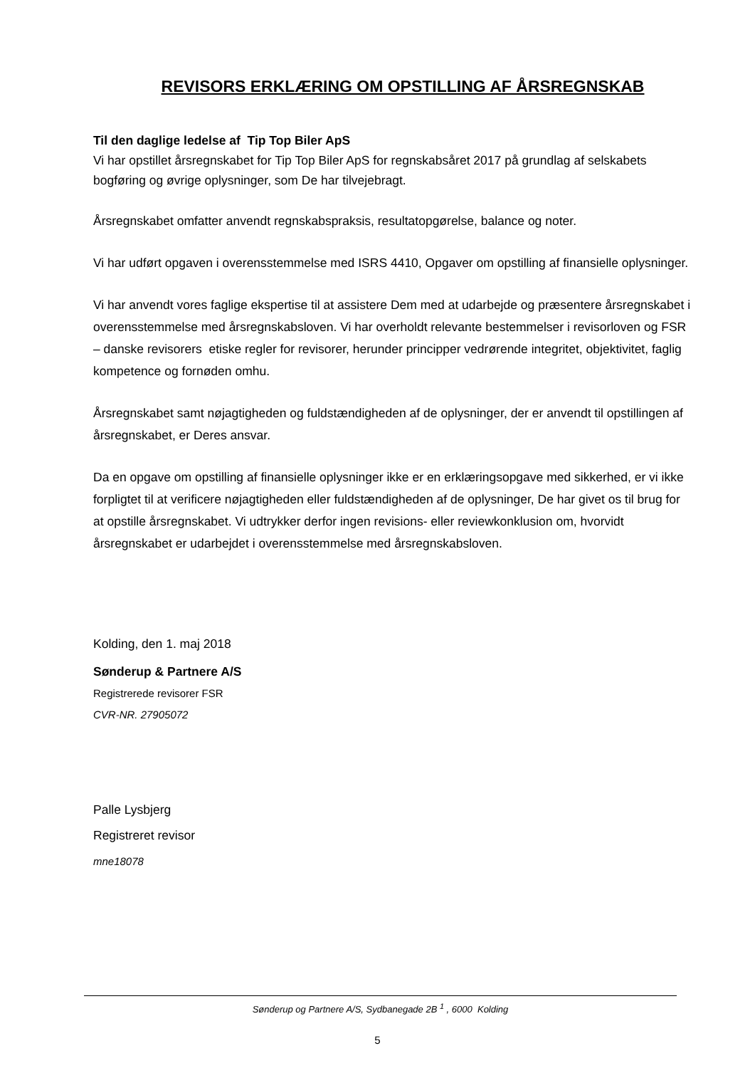REVISORS ERKLÆRING OM OPSTILLING AF ÅRSREGNSKAB
Til den daglige ledelse af Tip Top Biler ApS
Vi har opstillet årsregnskabet for Tip Top Biler ApS for regnskabsåret 2017 på grundlag af selskabets bogføring og øvrige oplysninger, som De har tilvejebragt.
Årsregnskabet omfatter anvendt regnskabspraksis, resultatopgørelse, balance og noter.
Vi har udført opgaven i overensstemmelse med ISRS 4410, Opgaver om opstilling af finansielle oplysninger.
Vi har anvendt vores faglige ekspertise til at assistere Dem med at udarbejde og præsentere årsregnskabet i overensstemmelse med årsregnskabsloven. Vi har overholdt relevante bestemmelser i revisorloven og FSR – danske revisorers etiske regler for revisorer, herunder principper vedrørende integritet, objektivitet, faglig kompetence og fornøden omhu.
Årsregnskabet samt nøjagtigheden og fuldstændigheden af de oplysninger, der er anvendt til opstillingen af årsregnskabet, er Deres ansvar.
Da en opgave om opstilling af finansielle oplysninger ikke er en erklæringsopgave med sikkerhed, er vi ikke forpligtet til at verificere nøjagtigheden eller fuldstændigheden af de oplysninger, De har givet os til brug for at opstille årsregnskabet. Vi udtrykker derfor ingen revisions- eller reviewkonklusion om, hvorvidt årsregnskabet er udarbejdet i overensstemmelse med årsregnskabsloven.
Kolding, den 1. maj 2018
Sønderup & Partnere A/S
Registrerede revisorer FSR
CVR-NR. 27905072
Palle Lysbjerg
Registreret revisor
mne18078
Sønderup og Partnere A/S, Sydbanegade 2B <sup>1</sup> , 6000 Kolding
5